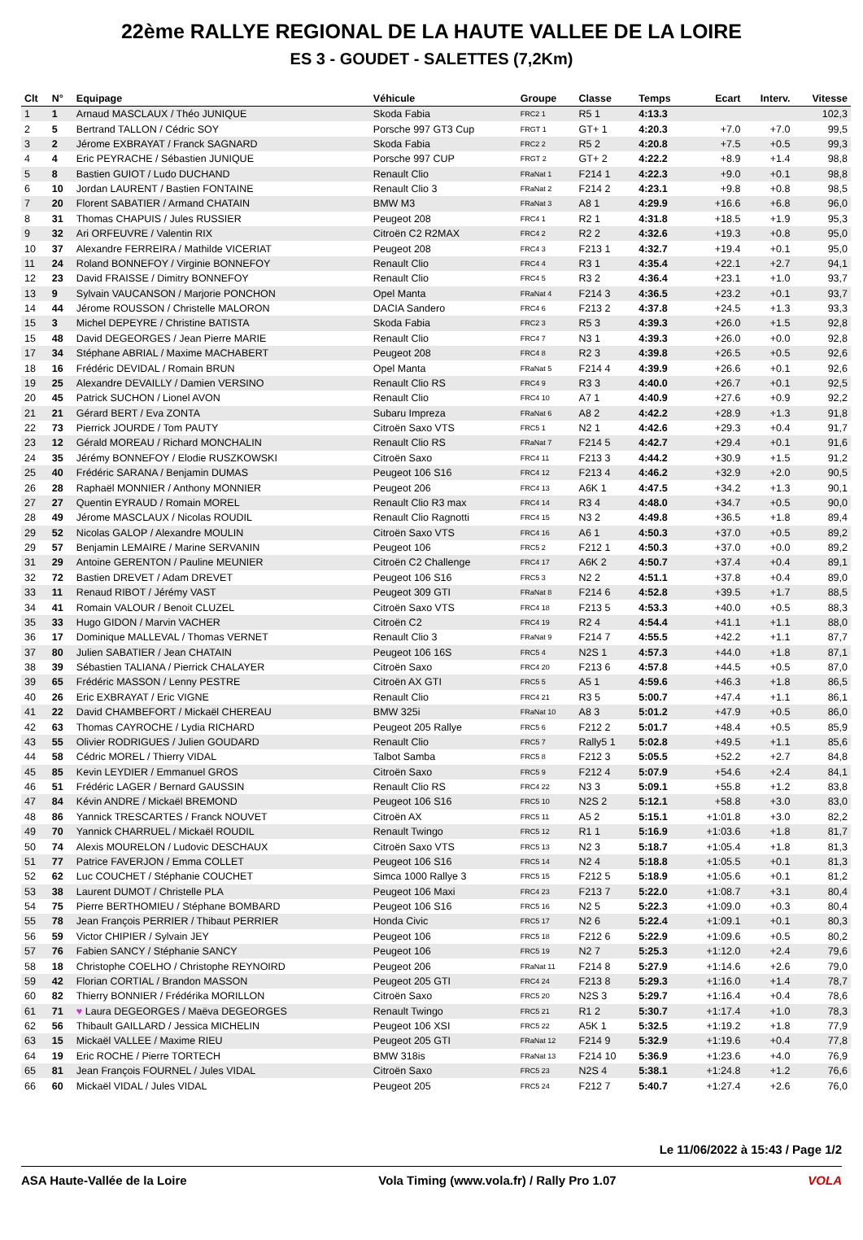22ème RALLYE REGIONAL DE LA HAUTE VALLEE DE LA LOIRE
ES 3 - GOUDET - SALETTES (7,2Km)
| Clt | N° | Equipage | Véhicule | Groupe | Classe | Temps | Ecart | Interv. | Vitesse |
| --- | --- | --- | --- | --- | --- | --- | --- | --- | --- |
| 1 | 1 | Arnaud MASCLAUX / Théo JUNIQUE | Skoda Fabia | FRC2 1 | R5 1 | 4:13.3 | | | 102,3 |
| 2 | 5 | Bertrand TALLON / Cédric SOY | Porsche 997 GT3 Cup | FRGT 1 | GT+ 1 | 4:20.3 | +7.0 | +7.0 | 99,5 |
| 3 | 2 | Jérome EXBRAYAT / Franck SAGNARD | Skoda Fabia | FRC2 2 | R5 2 | 4:20.8 | +7.5 | +0.5 | 99,3 |
| 4 | 4 | Eric PEYRACHE / Sébastien JUNIQUE | Porsche 997 CUP | FRGT 2 | GT+ 2 | 4:22.2 | +8.9 | +1.4 | 98,8 |
| 5 | 8 | Bastien GUIOT / Ludo DUCHAND | Renault Clio | FRaNat 1 | F214 1 | 4:22.3 | +9.0 | +0.1 | 98,8 |
| 6 | 10 | Jordan LAURENT / Bastien FONTAINE | Renault Clio 3 | FRaNat 2 | F214 2 | 4:23.1 | +9.8 | +0.8 | 98,5 |
| 7 | 20 | Florent SABATIER / Armand CHATAIN | BMW M3 | FRaNat 3 | A8 1 | 4:29.9 | +16.6 | +6.8 | 96,0 |
| 8 | 31 | Thomas CHAPUIS / Jules RUSSIER | Peugeot 208 | FRC4 1 | R2 1 | 4:31.8 | +18.5 | +1.9 | 95,3 |
| 9 | 32 | Ari ORFEUVRE / Valentin RIX | Citroën C2 R2MAX | FRC4 2 | R2 2 | 4:32.6 | +19.3 | +0.8 | 95,0 |
| 10 | 37 | Alexandre FERREIRA / Mathilde VICERIAT | Peugeot 208 | FRC4 3 | F213 1 | 4:32.7 | +19.4 | +0.1 | 95,0 |
| 11 | 24 | Roland BONNEFOY / Virginie BONNEFOY | Renault Clio | FRC4 4 | R3 1 | 4:35.4 | +22.1 | +2.7 | 94,1 |
| 12 | 23 | David FRAISSE / Dimitry BONNEFOY | Renault Clio | FRC4 5 | R3 2 | 4:36.4 | +23.1 | +1.0 | 93,7 |
| 13 | 9 | Sylvain VAUCANSON / Marjorie PONCHON | Opel Manta | FRaNat 4 | F214 3 | 4:36.5 | +23.2 | +0.1 | 93,7 |
| 14 | 44 | Jérome ROUSSON / Christelle MALORON | DACIA Sandero | FRC4 6 | F213 2 | 4:37.8 | +24.5 | +1.3 | 93,3 |
| 15 | 3 | Michel DEPEYRE / Christine BATISTA | Skoda Fabia | FRC2 3 | R5 3 | 4:39.3 | +26.0 | +1.5 | 92,8 |
| 15 | 48 | David DEGEORGES / Jean Pierre MARIE | Renault Clio | FRC4 7 | N3 1 | 4:39.3 | +26.0 | +0.0 | 92,8 |
| 17 | 34 | Stéphane ABRIAL / Maxime MACHABERT | Peugeot 208 | FRC4 8 | R2 3 | 4:39.8 | +26.5 | +0.5 | 92,6 |
| 18 | 16 | Frédéric DEVIDAL / Romain BRUN | Opel Manta | FRaNat 5 | F214 4 | 4:39.9 | +26.6 | +0.1 | 92,6 |
| 19 | 25 | Alexandre DEVAILLY / Damien VERSINO | Renault Clio RS | FRC4 9 | R3 3 | 4:40.0 | +26.7 | +0.1 | 92,5 |
| 20 | 45 | Patrick SUCHON / Lionel AVON | Renault Clio | FRC4 10 | A7 1 | 4:40.9 | +27.6 | +0.9 | 92,2 |
| 21 | 21 | Gérard BERT / Eva ZONTA | Subaru Impreza | FRaNat 6 | A8 2 | 4:42.2 | +28.9 | +1.3 | 91,8 |
| 22 | 73 | Pierrick JOURDE / Tom PAUTY | Citroën Saxo VTS | FRC5 1 | N2 1 | 4:42.6 | +29.3 | +0.4 | 91,7 |
| 23 | 12 | Gérald MOREAU / Richard MONCHALIN | Renault Clio RS | FRaNat 7 | F214 5 | 4:42.7 | +29.4 | +0.1 | 91,6 |
| 24 | 35 | Jérémy BONNEFOY / Elodie RUSZKOWSKI | Citroën Saxo | FRC4 11 | F213 3 | 4:44.2 | +30.9 | +1.5 | 91,2 |
| 25 | 40 | Frédéric SARANA / Benjamin DUMAS | Peugeot 106 S16 | FRC4 12 | F213 4 | 4:46.2 | +32.9 | +2.0 | 90,5 |
| 26 | 28 | Raphaël MONNIER / Anthony MONNIER | Peugeot 206 | FRC4 13 | A6K 1 | 4:47.5 | +34.2 | +1.3 | 90,1 |
| 27 | 27 | Quentin EYRAUD / Romain MOREL | Renault Clio R3 max | FRC4 14 | R3 4 | 4:48.0 | +34.7 | +0.5 | 90,0 |
| 28 | 49 | Jérome MASCLAUX / Nicolas ROUDIL | Renault Clio Ragnotti | FRC4 15 | N3 2 | 4:49.8 | +36.5 | +1.8 | 89,4 |
| 29 | 52 | Nicolas GALOP / Alexandre MOULIN | Citroën Saxo VTS | FRC4 16 | A6 1 | 4:50.3 | +37.0 | +0.5 | 89,2 |
| 29 | 57 | Benjamin LEMAIRE / Marine SERVANIN | Peugeot 106 | FRC5 2 | F212 1 | 4:50.3 | +37.0 | +0.0 | 89,2 |
| 31 | 29 | Antoine GERENTON / Pauline MEUNIER | Citroën C2 Challenge | FRC4 17 | A6K 2 | 4:50.7 | +37.4 | +0.4 | 89,1 |
| 32 | 72 | Bastien DREVET / Adam DREVET | Peugeot 106 S16 | FRC5 3 | N2 2 | 4:51.1 | +37.8 | +0.4 | 89,0 |
| 33 | 11 | Renaud RIBOT / Jérémy VAST | Peugeot 309 GTI | FRaNat 8 | F214 6 | 4:52.8 | +39.5 | +1.7 | 88,5 |
| 34 | 41 | Romain VALOUR / Benoit CLUZEL | Citroën Saxo VTS | FRC4 18 | F213 5 | 4:53.3 | +40.0 | +0.5 | 88,3 |
| 35 | 33 | Hugo GIDON / Marvin VACHER | Citroën C2 | FRC4 19 | R2 4 | 4:54.4 | +41.1 | +1.1 | 88,0 |
| 36 | 17 | Dominique MALLEVAL / Thomas VERNET | Renault Clio 3 | FRaNat 9 | F214 7 | 4:55.5 | +42.2 | +1.1 | 87,7 |
| 37 | 80 | Julien SABATIER / Jean CHATAIN | Peugeot 106 16S | FRC5 4 | N2S 1 | 4:57.3 | +44.0 | +1.8 | 87,1 |
| 38 | 39 | Sébastien TALIANA / Pierrick CHALAYER | Citroën Saxo | FRC4 20 | F213 6 | 4:57.8 | +44.5 | +0.5 | 87,0 |
| 39 | 65 | Frédéric MASSON / Lenny PESTRE | Citroën AX GTI | FRC5 5 | A5 1 | 4:59.6 | +46.3 | +1.8 | 86,5 |
| 40 | 26 | Eric EXBRAYAT / Eric VIGNE | Renault Clio | FRC4 21 | R3 5 | 5:00.7 | +47.4 | +1.1 | 86,1 |
| 41 | 22 | David CHAMBEFORT / Mickaël CHEREAU | BMW 325i | FRaNat 10 | A8 3 | 5:01.2 | +47.9 | +0.5 | 86,0 |
| 42 | 63 | Thomas CAYROCHE / Lydia RICHARD | Peugeot 205 Rallye | FRC5 6 | F212 2 | 5:01.7 | +48.4 | +0.5 | 85,9 |
| 43 | 55 | Olivier RODRIGUES / Julien GOUDARD | Renault Clio | FRC5 7 | Rally5 1 | 5:02.8 | +49.5 | +1.1 | 85,6 |
| 44 | 58 | Cédric MOREL / Thierry VIDAL | Talbot Samba | FRC5 8 | F212 3 | 5:05.5 | +52.2 | +2.7 | 84,8 |
| 45 | 85 | Kevin LEYDIER / Emmanuel GROS | Citroën Saxo | FRC5 9 | F212 4 | 5:07.9 | +54.6 | +2.4 | 84,1 |
| 46 | 51 | Frédéric LAGER / Bernard GAUSSIN | Renault Clio RS | FRC4 22 | N3 3 | 5:09.1 | +55.8 | +1.2 | 83,8 |
| 47 | 84 | Kévin ANDRE / Mickaël BREMOND | Peugeot 106 S16 | FRC5 10 | N2S 2 | 5:12.1 | +58.8 | +3.0 | 83,0 |
| 48 | 86 | Yannick TRESCARTES / Franck NOUVET | Citroën AX | FRC5 11 | A5 2 | 5:15.1 | +1:01.8 | +3.0 | 82,2 |
| 49 | 70 | Yannick CHARRUEL / Mickaël ROUDIL | Renault Twingo | FRC5 12 | R1 1 | 5:16.9 | +1:03.6 | +1.8 | 81,7 |
| 50 | 74 | Alexis MOURELON / Ludovic DESCHAUX | Citroën Saxo VTS | FRC5 13 | N2 3 | 5:18.7 | +1:05.4 | +1.8 | 81,3 |
| 51 | 77 | Patrice FAVERJON / Emma COLLET | Peugeot 106 S16 | FRC5 14 | N2 4 | 5:18.8 | +1:05.5 | +0.1 | 81,3 |
| 52 | 62 | Luc COUCHET / Stéphanie COUCHET | Simca 1000 Rallye 3 | FRC5 15 | F212 5 | 5:18.9 | +1:05.6 | +0.1 | 81,2 |
| 53 | 38 | Laurent DUMOT / Christelle PLA | Peugeot 106 Maxi | FRC4 23 | F213 7 | 5:22.0 | +1:08.7 | +3.1 | 80,4 |
| 54 | 75 | Pierre BERTHOMIEU / Stéphane BOMBARD | Peugeot 106 S16 | FRC5 16 | N2 5 | 5:22.3 | +1:09.0 | +0.3 | 80,4 |
| 55 | 78 | Jean François PERRIER / Thibaut PERRIER | Honda Civic | FRC5 17 | N2 6 | 5:22.4 | +1:09.1 | +0.1 | 80,3 |
| 56 | 59 | Victor CHIPIER / Sylvain JEY | Peugeot 106 | FRC5 18 | F212 6 | 5:22.9 | +1:09.6 | +0.5 | 80,2 |
| 57 | 76 | Fabien SANCY / Stéphanie SANCY | Peugeot 106 | FRC5 19 | N2 7 | 5:25.3 | +1:12.0 | +2.4 | 79,6 |
| 58 | 18 | Christophe COELHO / Christophe REYNOIRD | Peugeot 206 | FRaNat 11 | F214 8 | 5:27.9 | +1:14.6 | +2.6 | 79,0 |
| 59 | 42 | Florian CORTIAL / Brandon MASSON | Peugeot 205 GTI | FRC4 24 | F213 8 | 5:29.3 | +1:16.0 | +1.4 | 78,7 |
| 60 | 82 | Thierry BONNIER / Frédérika MORILLON | Citroën Saxo | FRC5 20 | N2S 3 | 5:29.7 | +1:16.4 | +0.4 | 78,6 |
| 61 | 71 | ♥ Laura DEGEORGES / Maëva DEGEORGES | Renault Twingo | FRC5 21 | R1 2 | 5:30.7 | +1:17.4 | +1.0 | 78,3 |
| 62 | 56 | Thibault GAILLARD / Jessica MICHELIN | Peugeot 106 XSI | FRC5 22 | A5K 1 | 5:32.5 | +1:19.2 | +1.8 | 77,9 |
| 63 | 15 | Mickaël VALLEE / Maxime RIEU | Peugeot 205 GTI | FRaNat 12 | F214 9 | 5:32.9 | +1:19.6 | +0.4 | 77,8 |
| 64 | 19 | Eric ROCHE / Pierre TORTECH | BMW 318is | FRaNat 13 | F214 10 | 5:36.9 | +1:23.6 | +4.0 | 76,9 |
| 65 | 81 | Jean François FOURNEL / Jules VIDAL | Citroën Saxo | FRC5 23 | N2S 4 | 5:38.1 | +1:24.8 | +1.2 | 76,6 |
| 66 | 60 | Mickaël VIDAL / Jules VIDAL | Peugeot 205 | FRC5 24 | F212 7 | 5:40.7 | +1:27.4 | +2.6 | 76,0 |
Le 11/06/2022 à 15:43 / Page 1/2
ASA Haute-Vallée de la Loire Vola Timing (www.vola.fr) / Rally Pro 1.07 VOLA